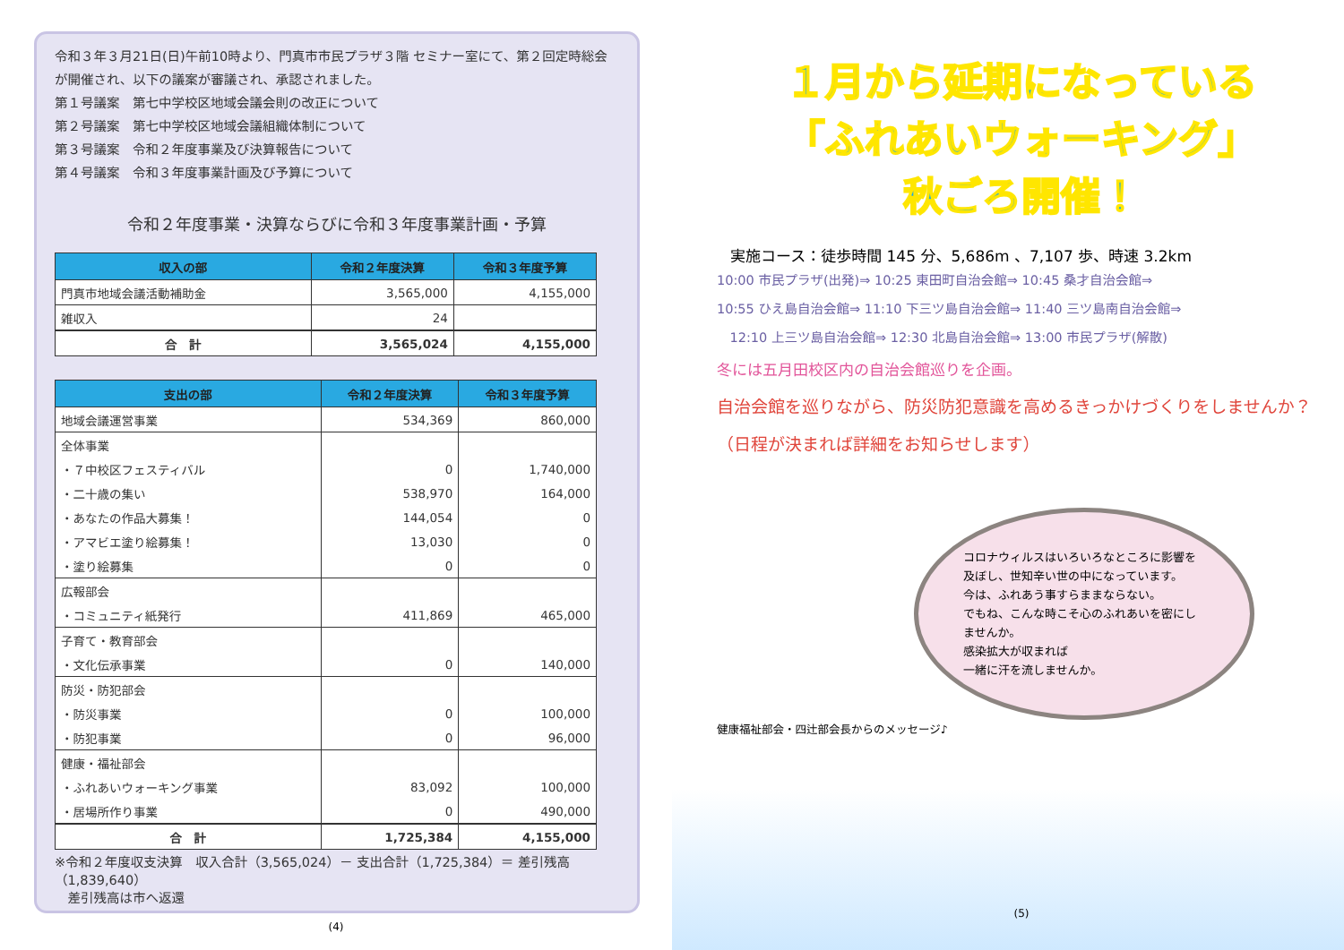令和３年３月21日(日)午前10時より、門真市市民プラザ３階 セミナー室にて、第２回定時総会が開催され、以下の議案が審議され、承認されました。
第１号議案　第七中学校区地域会議会則の改正について
第２号議案　第七中学校区地域会議組織体制について
第３号議案　令和２年度事業及び決算報告について
第４号議案　令和３年度事業計画及び予算について
令和２年度事業・決算ならびに令和３年度事業計画・予算
| 収入の部 | 令和２年度決算 | 令和３年度予算 |
| --- | --- | --- |
| 門真市地域会議活動補助金 | 3,565,000 | 4,155,000 |
| 雑収入 | 24 | |
| 合 計 | 3,565,024 | 4,155,000 |
| 支出の部 | 令和２年度決算 | 令和３年度予算 |
| --- | --- | --- |
| 地域会議運営事業 | 534,369 | 860,000 |
| 全体事業 | | |
| ・７中校区フェスティバル | 0 | 1,740,000 |
| ・二十歳の集い | 538,970 | 164,000 |
| ・あなたの作品大募集！ | 144,054 | 0 |
| ・アマビエ塗り絵募集！ | 13,030 | 0 |
| ・塗り絵募集 | 0 | 0 |
| 広報部会 | | |
| ・コミュニティ紙発行 | 411,869 | 465,000 |
| 子育て・教育部会 | | |
| ・文化伝承事業 | 0 | 140,000 |
| 防災・防犯部会 | | |
| ・防災事業 | 0 | 100,000 |
| ・防犯事業 | 0 | 96,000 |
| 健康・福祉部会 | | |
| ・ふれあいウォーキング事業 | 83,092 | 100,000 |
| ・居場所作り事業 | 0 | 490,000 |
| 合 計 | 1,725,384 | 4,155,000 |
※令和２年度収支決算　収入合計（3,565,024）－ 支出合計（1,725,384）＝ 差引残高（1,839,640）
　差引残高は市へ返還
(4)
１月から延期になっている
「ふれあいウォーキング」
秋ごろ開催！
実施コース：徒歩時間 145 分、5,686m 、7,107 歩、時速 3.2km
10:00 市民プラザ(出発)⇒ 10:25 東田町自治会館⇒ 10:45 桑才自治会館⇒
10:55 ひえ島自治会館⇒ 11:10 下三ツ島自治会館⇒ 11:40 三ツ島南自治会館⇒
　12:10 上三ツ島自治会館⇒ 12:30 北島自治会館⇒ 13:00 市民プラザ(解散)
冬には五月田校区内の自治会館巡りを企画。
自治会館を巡りながら、防災防犯意識を高めるきっかけづくりをしませんか？（日程が決まれば詳細をお知らせします）
コロナウィルスはいろいろなところに影響を及ぼし、世知辛い世の中になっています。
今は、ふれあう事すらままならない。
でもね、こんな時こそ心のふれあいを密にしませんか。
感染拡大が収まれば
一緒に汗を流しませんか。
健康福祉部会・四辻部会長からのメッセージ♪
(5)